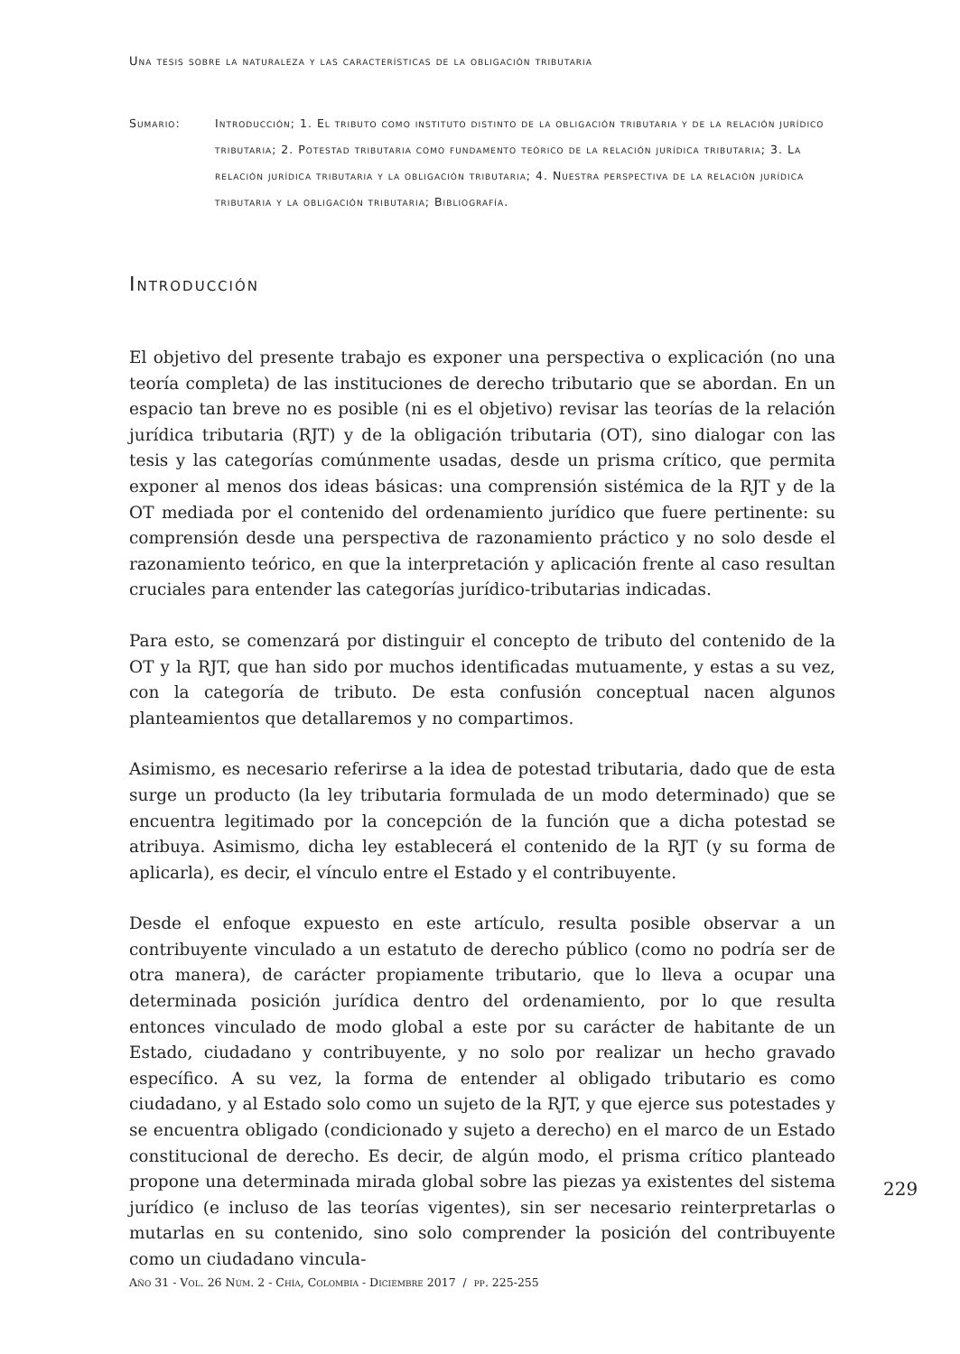Una tesis sobre la naturaleza y las características de la obligación tributaria
Sumario: Introducción; 1. El tributo como instituto distinto de la obligación tributaria y de la relación jurídico tributaria; 2. Potestad tributaria como fundamento teórico de la relación jurídica tributaria; 3. La relación jurídica tributaria y la obligación tributaria; 4. Nuestra perspectiva de la relación jurídica tributaria y la obligación tributaria; Bibliografía.
Introducción
El objetivo del presente trabajo es exponer una perspectiva o explicación (no una teoría completa) de las instituciones de derecho tributario que se abordan. En un espacio tan breve no es posible (ni es el objetivo) revisar las teorías de la relación jurídica tributaria (RJT) y de la obligación tributaria (OT), sino dialogar con las tesis y las categorías comúnmente usadas, desde un prisma crítico, que permita exponer al menos dos ideas básicas: una comprensión sistémica de la RJT y de la OT mediada por el contenido del ordenamiento jurídico que fuere pertinente: su comprensión desde una perspectiva de razonamiento práctico y no solo desde el razonamiento teórico, en que la interpretación y aplicación frente al caso resultan cruciales para entender las categorías jurídico-tributarias indicadas.
Para esto, se comenzará por distinguir el concepto de tributo del contenido de la OT y la RJT, que han sido por muchos identificadas mutuamente, y estas a su vez, con la categoría de tributo. De esta confusión conceptual nacen algunos planteamientos que detallaremos y no compartimos.
Asimismo, es necesario referirse a la idea de potestad tributaria, dado que de esta surge un producto (la ley tributaria formulada de un modo determinado) que se encuentra legitimado por la concepción de la función que a dicha potestad se atribuya. Asimismo, dicha ley establecerá el contenido de la RJT (y su forma de aplicarla), es decir, el vínculo entre el Estado y el contribuyente.
Desde el enfoque expuesto en este artículo, resulta posible observar a un contribuyente vinculado a un estatuto de derecho público (como no podría ser de otra manera), de carácter propiamente tributario, que lo lleva a ocupar una determinada posición jurídica dentro del ordenamiento, por lo que resulta entonces vinculado de modo global a este por su carácter de habitante de un Estado, ciudadano y contribuyente, y no solo por realizar un hecho gravado específico. A su vez, la forma de entender al obligado tributario es como ciudadano, y al Estado solo como un sujeto de la RJT, y que ejerce sus potestades y se encuentra obligado (condicionado y sujeto a derecho) en el marco de un Estado constitucional de derecho. Es decir, de algún modo, el prisma crítico planteado propone una determinada mirada global sobre las piezas ya existentes del sistema jurídico (e incluso de las teorías vigentes), sin ser necesario reinterpretarlas o mutarlas en su contenido, sino solo comprender la posición del contribuyente como un ciudadano vincula-
229
Año 31 - Vol. 26 Núm. 2 - Chía, Colombia - Diciembre 2017 / pp. 225-255